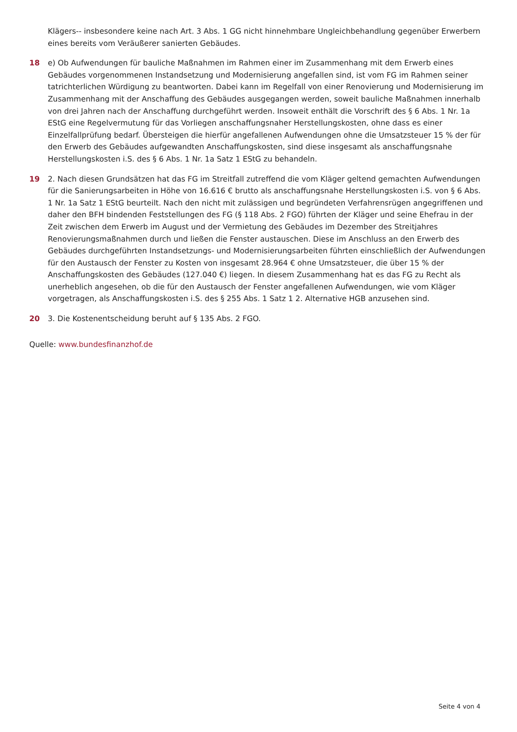Klägers-- insbesondere keine nach Art. 3 Abs. 1 GG nicht hinnehmbare Ungleichbehandlung gegenüber Erwerbern eines bereits vom Veräußerer sanierten Gebäudes.
18 e) Ob Aufwendungen für bauliche Maßnahmen im Rahmen einer im Zusammenhang mit dem Erwerb eines Gebäudes vorgenommenen Instandsetzung und Modernisierung angefallen sind, ist vom FG im Rahmen seiner tatrichterlichen Würdigung zu beantworten. Dabei kann im Regelfall von einer Renovierung und Modernisierung im Zusammenhang mit der Anschaffung des Gebäudes ausgegangen werden, soweit bauliche Maßnahmen innerhalb von drei Jahren nach der Anschaffung durchgeführt werden. Insoweit enthält die Vorschrift des § 6 Abs. 1 Nr. 1a EStG eine Regelvermutung für das Vorliegen anschaffungsnaher Herstellungskosten, ohne dass es einer Einzelfallprüfung bedarf. Übersteigen die hierfür angefallenen Aufwendungen ohne die Umsatzsteuer 15 % der für den Erwerb des Gebäudes aufgewandten Anschaffungskosten, sind diese insgesamt als anschaffungsnahe Herstellungskosten i.S. des § 6 Abs. 1 Nr. 1a Satz 1 EStG zu behandeln.
19 2. Nach diesen Grundsätzen hat das FG im Streitfall zutreffend die vom Kläger geltend gemachten Aufwendungen für die Sanierungsarbeiten in Höhe von 16.616 € brutto als anschaffungsnahe Herstellungskosten i.S. von § 6 Abs. 1 Nr. 1a Satz 1 EStG beurteilt. Nach den nicht mit zulässigen und begründeten Verfahrensrügen angegriffenen und daher den BFH bindenden Feststellungen des FG (§ 118 Abs. 2 FGO) führten der Kläger und seine Ehefrau in der Zeit zwischen dem Erwerb im August und der Vermietung des Gebäudes im Dezember des Streitjahres Renovierungsmaßnahmen durch und ließen die Fenster austauschen. Diese im Anschluss an den Erwerb des Gebäudes durchgeführten Instandsetzungs- und Modernisierungsarbeiten führten einschließlich der Aufwendungen für den Austausch der Fenster zu Kosten von insgesamt 28.964 € ohne Umsatzsteuer, die über 15 % der Anschaffungskosten des Gebäudes (127.040 €) liegen. In diesem Zusammenhang hat es das FG zu Recht als unerheblich angesehen, ob die für den Austausch der Fenster angefallenen Aufwendungen, wie vom Kläger vorgetragen, als Anschaffungskosten i.S. des § 255 Abs. 1 Satz 1 2. Alternative HGB anzusehen sind.
20 3. Die Kostenentscheidung beruht auf § 135 Abs. 2 FGO.
Quelle: www.bundesfinanzhof.de
Seite 4 von 4